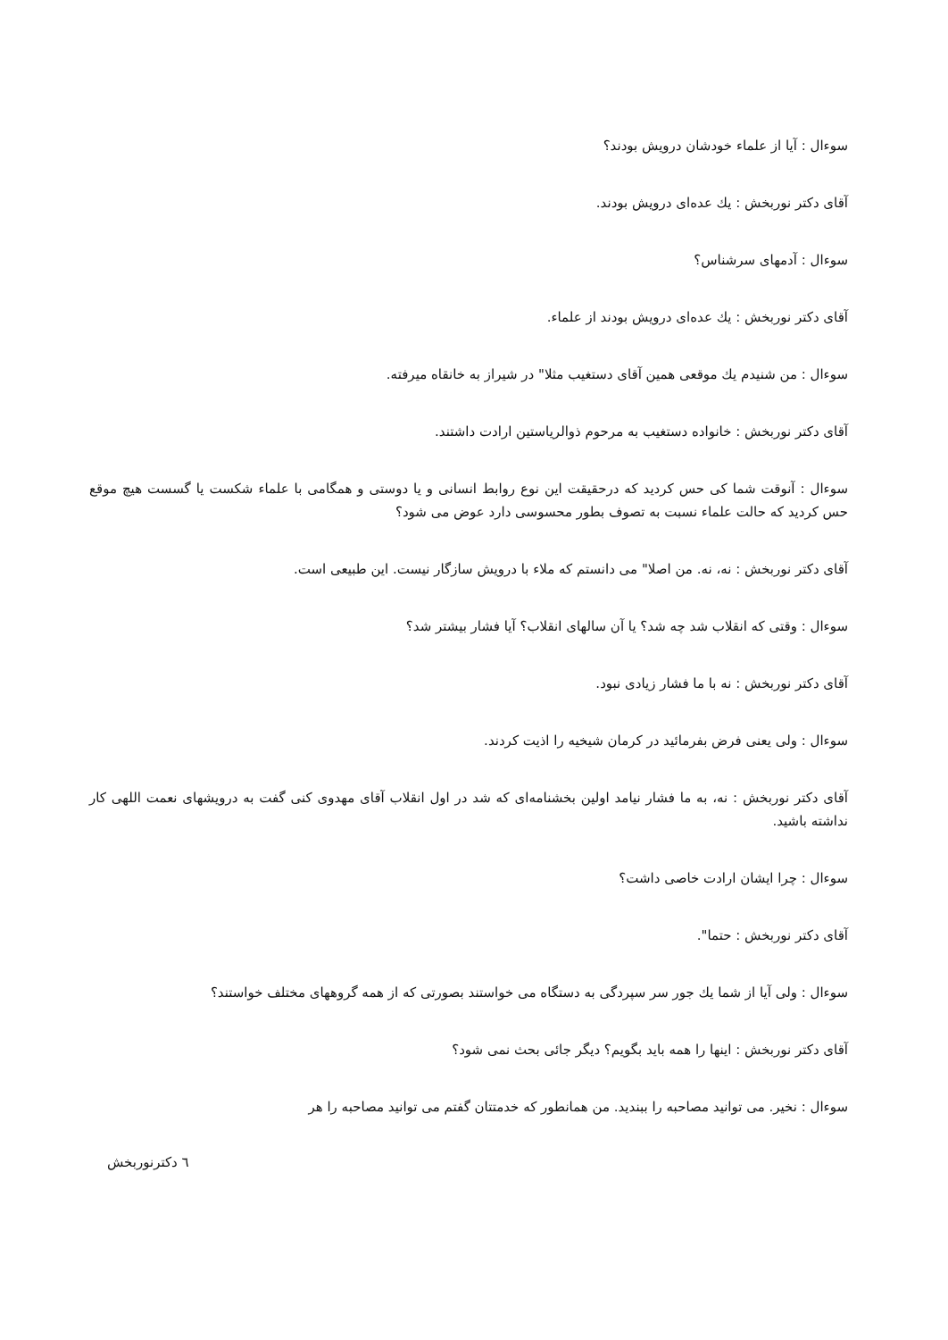سوءال : آیا از علماء خودشان درویش بودند؟
آقای دکتر نوربخش : یك عده‌ای درویش بودند.
سوءال : آدمهای سرشناس؟
آقای دکتر نوربخش : یك عده‌ای درویش بودند از علماء.
سوءال : من شنیدم یك موقعی همین آقای دستغیب مثلا" در شیراز به خانقاه میرفته.
آقای دکتر نوربخش : خانواده دستغیب به مرحوم ذوالریاستین ارادت داشتند.
سوءال : آنوقت شما کی حس کردید که درحقیقت این نوع روابط انسانی و یا دوستی و همگامی با علماء شکست یا گسست هیچ موقع حس کردید که حالت علماء نسبت به تصوف بطور محسوسی دارد عوض می شود؟
آقای دکتر نوربخش : نه، نه. من اصلا" می دانستم که ملاء با درویش سازگار نیست. این طبیعی است.
سوءال : وقتی که انقلاب شد چه شد؟ یا آن سالهای انقلاب؟ آیا فشار بیشتر شد؟
آقای دکتر نوربخش : نه با ما فشار زیادی نبود.
سوءال : ولی یعنی فرض بفرمائید در کرمان شیخیه را اذیت کردند.
آقای دکتر نوربخش : نه، به ما فشار نیامد اولین بخشنامه‌ای که شد در اول انقلاب آقای مهدوی کنی گفت به درویشهای نعمت اللهی کار نداشته باشید.
سوءال : چرا ایشان ارادت خاصی داشت؟
آقای دکتر نوربخش : حتما".
سوءال : ولی آیا از شما یك جور سر سپردگی به دستگاه می خواستند بصورتی که از همه گروههای مختلف خواستند؟
آقای دکتر نوربخش : اینها را همه باید بگویم؟ دیگر جائی بحث نمی شود؟
سوءال : نخیر. می توانید مصاحبه را ببندید. من همانطور که خدمتتان گفتم می توانید مصاحبه را هر
٦ دکترنوربخش